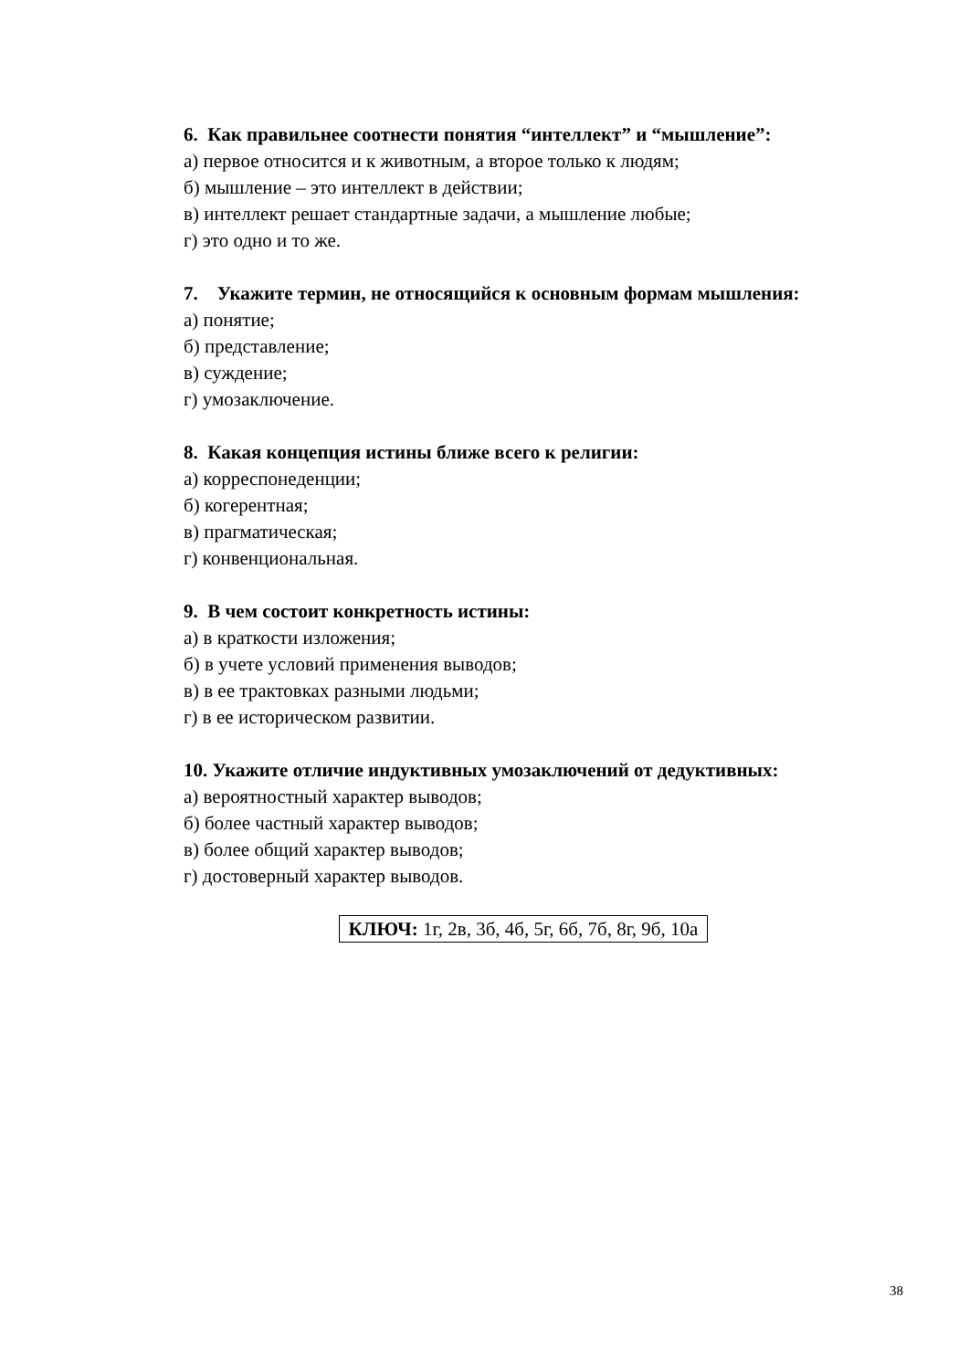6. Как правильнее соотнести понятия “интеллект” и “мышление”:
а) первое относится и к животным, а второе только к людям;
б) мышление – это интеллект в действии;
в) интеллект решает стандартные задачи, а мышление любые;
г) это одно и то же.
7. Укажите термин, не относящийся к основным формам мышления:
а) понятие;
б) представление;
в) суждение;
г) умозаключение.
8. Какая концепция истины ближе всего к религии:
а) корреспонеденции;
б) когерентная;
в) прагматическая;
г) конвенциональная.
9. В чем состоит конкретность истины:
а) в краткости изложения;
б) в учете условий применения выводов;
в) в ее трактовках разными людьми;
г) в ее историческом развитии.
10. Укажите отличие индуктивных умозаключений от дедуктивных:
а) вероятностный характер выводов;
б) более частный характер выводов;
в) более общий характер выводов;
г) достоверный характер выводов.
КЛЮЧ: 1г, 2в, 3б, 4б, 5г, 6б, 7б, 8г, 9б, 10а
38